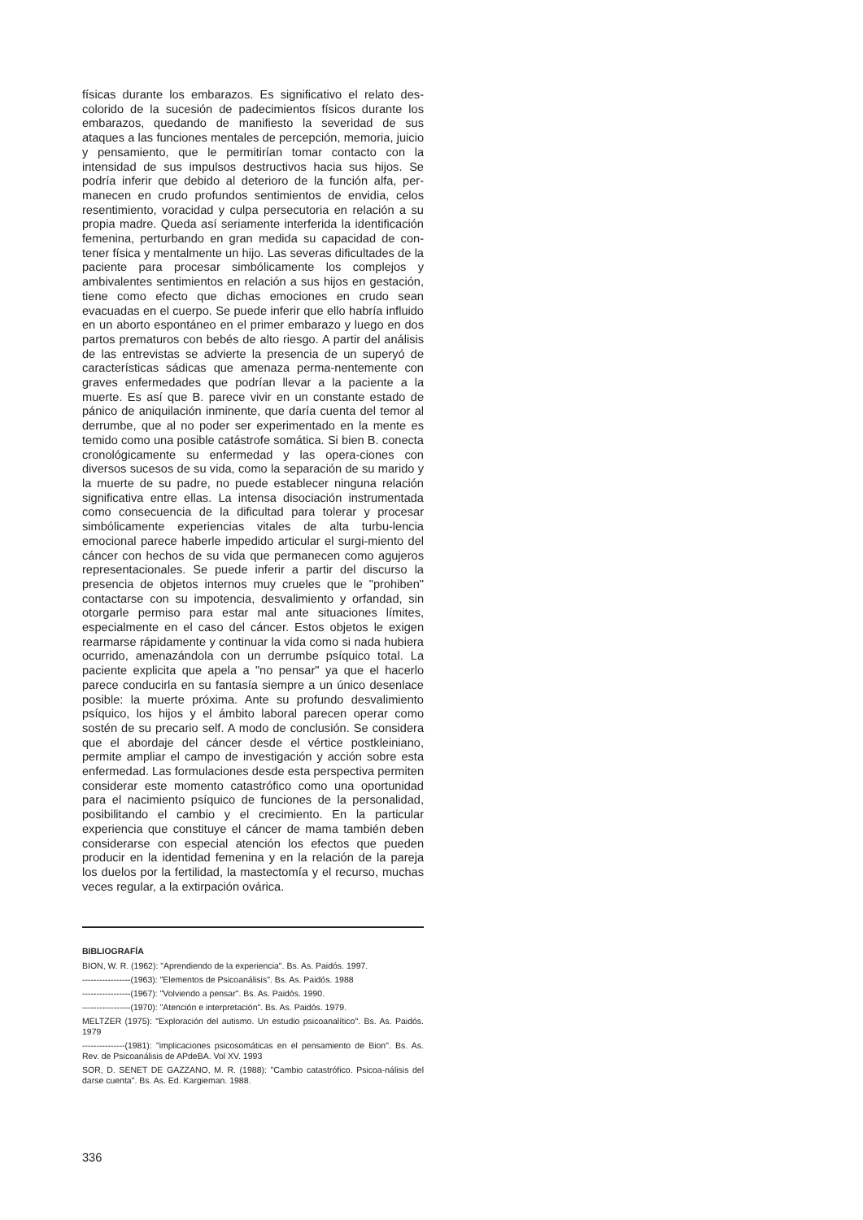físicas durante los embarazos. Es significativo el relato des-colorido de la sucesión de padecimientos físicos durante los embarazos, quedando de manifiesto la severidad de sus ataques a las funciones mentales de percepción, memoria, juicio y pensamiento, que le permitirían tomar contacto con la intensidad de sus impulsos destructivos hacia sus hijos. Se podría inferir que debido al deterioro de la función alfa, per-manecen en crudo profundos sentimientos de envidia, celos resentimiento, voracidad y culpa persecutoria en relación a su propia madre. Queda así seriamente interferida la identificación femenina, perturbando en gran medida su capacidad de con-tener física y mentalmente un hijo. Las severas dificultades de la paciente para procesar simbólicamente los complejos y ambivalentes sentimientos en relación a sus hijos en gestación, tiene como efecto que dichas emociones en crudo sean evacuadas en el cuerpo. Se puede inferir que ello habría influido en un aborto espontáneo en el primer embarazo y luego en dos partos prematuros con bebés de alto riesgo. A partir del análisis de las entrevistas se advierte la presencia de un superyó de características sádicas que amenaza perma-nentemente con graves enfermedades que podrían llevar a la paciente a la muerte. Es así que B. parece vivir en un constante estado de pánico de aniquilación inminente, que daría cuenta del temor al derrumbe, que al no poder ser experimentado en la mente es temido como una posible catástrofe somática. Si bien B. conecta cronológicamente su enfermedad y las opera-ciones con diversos sucesos de su vida, como la separación de su marido y la muerte de su padre, no puede establecer ninguna relación significativa entre ellas. La intensa disociación instrumentada como consecuencia de la dificultad para tolerar y procesar simbólicamente experiencias vitales de alta turbu-lencia emocional parece haberle impedido articular el surgi-miento del cáncer con hechos de su vida que permanecen como agujeros representacionales. Se puede inferir a partir del discurso la presencia de objetos internos muy crueles que le "prohiben" contactarse con su impotencia, desvalimiento y orfandad, sin otorgarle permiso para estar mal ante situaciones límites, especialmente en el caso del cáncer. Estos objetos le exigen rearmarse rápidamente y continuar la vida como si nada hubiera ocurrido, amenazándola con un derrumbe psíquico total. La paciente explicita que apela a "no pensar" ya que el hacerlo parece conducirla en su fantasía siempre a un único desenlace posible: la muerte próxima. Ante su profundo desvalimiento psíquico, los hijos y el ámbito laboral parecen operar como sostén de su precario self. A modo de conclusión. Se considera que el abordaje del cáncer desde el vértice postkleiniano, permite ampliar el campo de investigación y acción sobre esta enfermedad. Las formulaciones desde esta perspectiva permiten considerar este momento catastrófico como una oportunidad para el nacimiento psíquico de funciones de la personalidad, posibilitando el cambio y el crecimiento. En la particular experiencia que constituye el cáncer de mama también deben considerarse con especial atención los efectos que pueden producir en la identidad femenina y en la relación de la pareja los duelos por la fertilidad, la mastectomía y el recurso, muchas veces regular, a la extirpación ovárica.
BIBLIOGRAFÍA
BION, W. R. (1962): "Aprendiendo de la experiencia". Bs. As. Paidós. 1997.
-----------------(1963): "Elementos de Psicoanálisis". Bs. As. Paidós. 1988
-----------------(1967): "Volviendo a pensar". Bs. As. Paidós. 1990.
-----------------(1970): "Atención e interpretación". Bs. As. Paidós. 1979.
MELTZER (1975): "Exploración del autismo. Un estudio psicoanalítico". Bs. As. Paidós. 1979
---------------(1981): "implicaciones psicosomáticas en el pensamiento de Bion". Bs. As. Rev. de Psicoanálisis de APdeBA. Vol XV. 1993
SOR, D. SENET DE GAZZANO, M. R. (1988): "Cambio catastrófico. Psicoa-nálisis del darse cuenta". Bs. As. Ed. Kargieman. 1988.
336